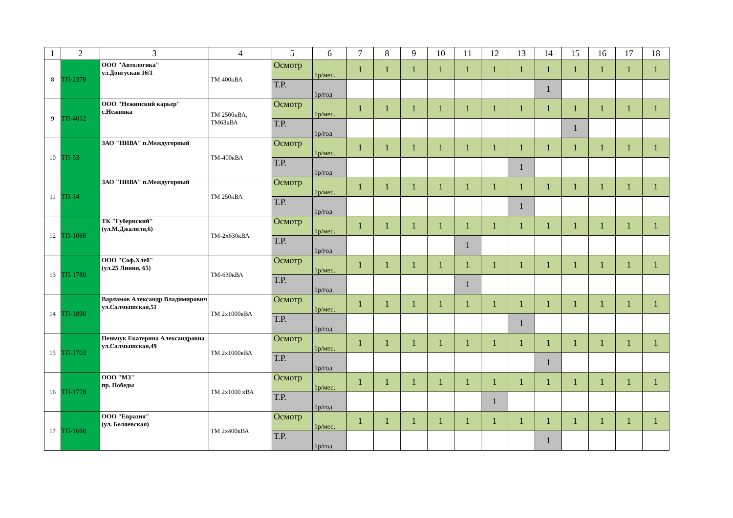| 1 | 2 | 3 | 4 | 5 | 6 | 7 | 8 | 9 | 10 | 11 | 12 | 13 | 14 | 15 | 16 | 17 | 18 |
| --- | --- | --- | --- | --- | --- | --- | --- | --- | --- | --- | --- | --- | --- | --- | --- | --- | --- |
| 8 | ТП-2378 | ООО "Автологика" ул.Донгуская 16/1 | ТМ 400кВА | Осмотр | 1р/мес. | 1 | 1 | 1 | 1 | 1 | 1 | 1 | 1 | 1 | 1 | 1 | 1 |
| | | | | Т.Р. | 1р/год | | | | | | | | 1 | | | | |
| 9 | ТП-4012 | ООО "Нежинский карьер" с.Нежинка | ТМ 2500кВА, ТМ63кВА | Осмотр | 1р/мес. | 1 | 1 | 1 | 1 | 1 | 1 | 1 | 1 | 1 | 1 | 1 | 1 |
| | | | | Т.Р. | 1р/год | | | | | | | | | 1 | | | |
| 10 | ТП-53 | ЗАО "НИВА" п.Междугорный | ТМ-400кВА | Осмотр | 1р/мес. | 1 | 1 | 1 | 1 | 1 | 1 | 1 | 1 | 1 | 1 | 1 | 1 |
| | | | | Т.Р. | 1р/год | | | | | | | 1 | | | | | |
| 11 | ТП-14 | ЗАО "НИВА" п.Междугорный | ТМ 250кВА | Осмотр | 1р/мес. | 1 | 1 | 1 | 1 | 1 | 1 | 1 | 1 | 1 | 1 | 1 | 1 |
| | | | | Т.Р. | 1р/год | | | | | | | 1 | | | | | |
| 12 | ТП-1068 | ТК "Губернский" (ул.М.Джалиля,6) | ТМ-2х630кВА | Осмотр | 1р/мес. | 1 | 1 | 1 | 1 | 1 | 1 | 1 | 1 | 1 | 1 | 1 | 1 |
| | | | | Т.Р. | 1р/год | | | | | 1 | | | | | | | |
| 13 | ТП-1780 | ООО "Соф.Хлеб" (ул.25 Линия, 65) | ТМ-630кВА | Осмотр | 1р/мес. | 1 | 1 | 1 | 1 | 1 | 1 | 1 | 1 | 1 | 1 | 1 | 1 |
| | | | | Т.Р. | 1р/год | | | | | 1 | | | | | | | |
| 14 | ТП-1890 | Варламов Александр Владимирович ул.Салмышская,51 | ТМ 2х1000кВА | Осмотр | 1р/мес. | 1 | 1 | 1 | 1 | 1 | 1 | 1 | 1 | 1 | 1 | 1 | 1 |
| | | | | Т.Р. | 1р/год | | | | | | | 1 | | | | | |
| 15 | ТП-1703 | Пеньчук Екатерина Александровна ул.Салмышская,49 | ТМ 2х1000кВА | Осмотр | 1р/мес. | 1 | 1 | 1 | 1 | 1 | 1 | 1 | 1 | 1 | 1 | 1 | 1 |
| | | | | Т.Р. | 1р/год | | | | | | | | 1 | | | | |
| 16 | ТП-1778 | ООО "МЗ" пр. Победы | ТМ 2х1000 кВА | Осмотр | 1р/мес. | 1 | 1 | 1 | 1 | 1 | 1 | 1 | 1 | 1 | 1 | 1 | 1 |
| | | | | Т.Р. | 1р/год | | | | | | 1 | | | | | | |
| 17 | ТП-1660 | ООО "Евразия" (ул. Беляевская) | ТМ 2х400кВА | Осмотр | 1р/мес. | 1 | 1 | 1 | 1 | 1 | 1 | 1 | 1 | 1 | 1 | 1 | 1 |
| | | | | Т.Р. | 1р/год | | | | | | | | 1 | | | | |